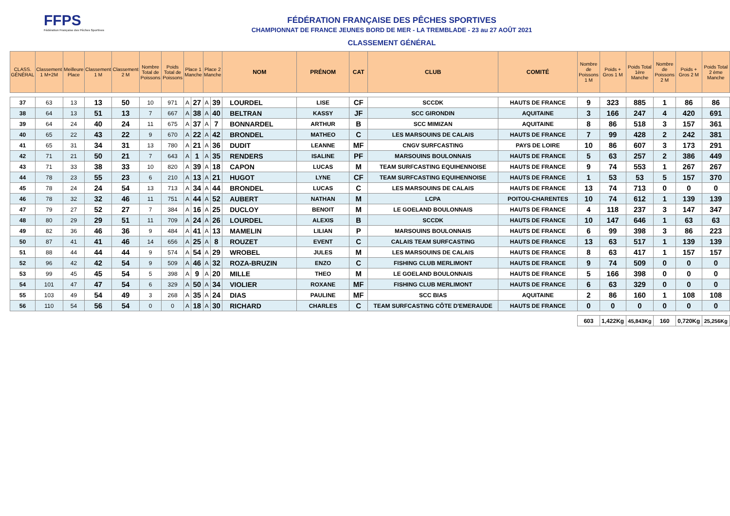FFPS
Fédération Française des Pêches Sportives
FÉDÉRATION FRANÇAISE DES PÊCHES SPORTIVES
CHAMPIONNAT DE FRANCE JEUNES BORD DE MER - LA TREMBLADE - 23 au 27 AOÛT 2021
CLASSEMENT GÉNÉRAL
| CLASS. GÉNÉRAL | Classement 1 M+2M | Meilleure Place | Classement 1 M | Classement 2 M | Nombre Total de Poissons | Poids Total de Poissons | Place 1 Manche | | Place 2 Manche | | NOM | PRÉNOM | CAT | CLUB | COMITÉ | Nombre de Poissons 1 M | Poids + Gros 1 M | Poids Total 1ère Manche | Nombre de Poissons 2 M | Poids + Gros 2 M | Poids Total 2 ème Manche |
| --- | --- | --- | --- | --- | --- | --- | --- | --- | --- | --- | --- | --- | --- | --- | --- | --- | --- | --- | --- | --- | --- |
| 37 | 63 | 13 | 13 | 50 | 10 | 971 | A | 27 | A | 39 | LOURDEL | LISE | CF | SCCDK | HAUTS DE FRANCE | 9 | 323 | 885 | 1 | 86 | 86 |
| 38 | 64 | 13 | 51 | 13 | 7 | 667 | A | 38 | A | 40 | BELTRAN | KASSY | JF | SCC GIRONDIN | AQUITAINE | 3 | 166 | 247 | 4 | 420 | 691 |
| 39 | 64 | 24 | 40 | 24 | 11 | 675 | A | 37 | A | 7 | BONNARDEL | ARTHUR | B | SCC MIMIZAN | AQUITAINE | 8 | 86 | 518 | 3 | 157 | 361 |
| 40 | 65 | 22 | 43 | 22 | 9 | 670 | A | 22 | A | 42 | BRONDEL | MATHEO | C | LES MARSOUINS DE CALAIS | HAUTS DE FRANCE | 7 | 99 | 428 | 2 | 242 | 381 |
| 41 | 65 | 31 | 34 | 31 | 13 | 780 | A | 21 | A | 36 | DUDIT | LEANNE | MF | CNGV SURFCASTING | PAYS DE LOIRE | 10 | 86 | 607 | 3 | 173 | 291 |
| 42 | 71 | 21 | 50 | 21 | 7 | 643 | A | 1 | A | 35 | RENDERS | ISALINE | PF | MARSOUINS BOULONNAIS | HAUTS DE FRANCE | 5 | 63 | 257 | 2 | 386 | 449 |
| 43 | 71 | 33 | 38 | 33 | 10 | 820 | A | 39 | A | 18 | CAPON | LUCAS | M | TEAM SURFCASTING EQUIHENNOISE | HAUTS DE FRANCE | 9 | 74 | 553 | 1 | 267 | 267 |
| 44 | 78 | 23 | 55 | 23 | 6 | 210 | A | 13 | A | 21 | HUGOT | LYNE | CF | TEAM SURFCASTING EQUIHENNOISE | HAUTS DE FRANCE | 1 | 53 | 53 | 5 | 157 | 370 |
| 45 | 78 | 24 | 24 | 54 | 13 | 713 | A | 34 | A | 44 | BRONDEL | LUCAS | C | LES MARSOUINS DE CALAIS | HAUTS DE FRANCE | 13 | 74 | 713 | 0 | 0 | 0 |
| 46 | 78 | 32 | 32 | 46 | 11 | 751 | A | 44 | A | 52 | AUBERT | NATHAN | M | LCPA | POITOU-CHARENTES | 10 | 74 | 612 | 1 | 139 | 139 |
| 47 | 79 | 27 | 52 | 27 | 7 | 384 | A | 16 | A | 25 | DUCLOY | BENOIT | M | LE GOELAND BOULONNAIS | HAUTS DE FRANCE | 4 | 118 | 237 | 3 | 147 | 347 |
| 48 | 80 | 29 | 29 | 51 | 11 | 709 | A | 24 | A | 26 | LOURDEL | ALEXIS | B | SCCDK | HAUTS DE FRANCE | 10 | 147 | 646 | 1 | 63 | 63 |
| 49 | 82 | 36 | 46 | 36 | 9 | 484 | A | 41 | A | 13 | MAMELIN | LILIAN | P | MARSOUINS BOULONNAIS | HAUTS DE FRANCE | 6 | 99 | 398 | 3 | 86 | 223 |
| 50 | 87 | 41 | 41 | 46 | 14 | 656 | A | 25 | A | 8 | ROUZET | EVENT | C | CALAIS TEAM SURFCASTING | HAUTS DE FRANCE | 13 | 63 | 517 | 1 | 139 | 139 |
| 51 | 88 | 44 | 44 | 44 | 9 | 574 | A | 54 | A | 29 | WROBEL | JULES | M | LES MARSOUINS DE CALAIS | HAUTS DE FRANCE | 8 | 63 | 417 | 1 | 157 | 157 |
| 52 | 96 | 42 | 42 | 54 | 9 | 509 | A | 46 | A | 32 | ROZA-BRUZIN | ENZO | C | FISHING CLUB MERLIMONT | HAUTS DE FRANCE | 9 | 74 | 509 | 0 | 0 | 0 |
| 53 | 99 | 45 | 45 | 54 | 5 | 398 | A | 9 | A | 20 | MILLE | THEO | M | LE GOELAND BOULONNAIS | HAUTS DE FRANCE | 5 | 166 | 398 | 0 | 0 | 0 |
| 54 | 101 | 47 | 47 | 54 | 6 | 329 | A | 50 | A | 34 | VIOLIER | ROXANE | MF | FISHING CLUB MERLIMONT | HAUTS DE FRANCE | 6 | 63 | 329 | 0 | 0 | 0 |
| 55 | 103 | 49 | 54 | 49 | 3 | 268 | A | 35 | A | 24 | DIAS | PAULINE | MF | SCC BIAS | AQUITAINE | 2 | 86 | 160 | 1 | 108 | 108 |
| 56 | 110 | 54 | 56 | 54 | 0 | 0 | A | 18 | A | 30 | RICHARD | CHARLES | C | TEAM SURFCASTING CÔTE D'EMERAUDE | HAUTS DE FRANCE | 0 | 0 | 0 | 0 | 0 | 0 |
| | | | | | | | | | | | | | | | | 603 | 1,422Kg | 45,843Kg | 160 | 0,720Kg | 25,256Kg |